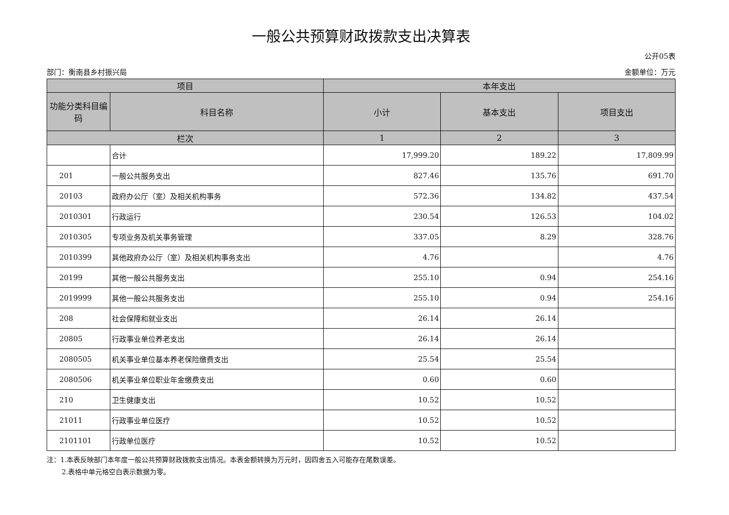一般公共预算财政拨款支出决算表
公开05表
部门：衡南县乡村振兴局 金额单位：万元
| 项目 | | 本年支出 | | |
| --- | --- | --- | --- | --- |
| 功能分类科目编码 | 科目名称 | 小计 | 基本支出 | 项目支出 |
| 栏次 | | 1 | 2 | 3 |
| | 合计 | 17,999.20 | 189.22 | 17,809.99 |
| 201 | 一般公共服务支出 | 827.46 | 135.76 | 691.70 |
| 20103 | 政府办公厅（室）及相关机构事务 | 572.36 | 134.82 | 437.54 |
| 2010301 | 行政运行 | 230.54 | 126.53 | 104.02 |
| 2010305 | 专项业务及机关事务管理 | 337.05 | 8.29 | 328.76 |
| 2010399 | 其他政府办公厅（室）及相关机构事务支出 | 4.76 | | 4.76 |
| 20199 | 其他一般公共服务支出 | 255.10 | 0.94 | 254.16 |
| 2019999 | 其他一般公共服务支出 | 255.10 | 0.94 | 254.16 |
| 208 | 社会保障和就业支出 | 26.14 | 26.14 | |
| 20805 | 行政事业单位养老支出 | 26.14 | 26.14 | |
| 2080505 | 机关事业单位基本养老保险缴费支出 | 25.54 | 25.54 | |
| 2080506 | 机关事业单位职业年金缴费支出 | 0.60 | 0.60 | |
| 210 | 卫生健康支出 | 10.52 | 10.52 | |
| 21011 | 行政事业单位医疗 | 10.52 | 10.52 | |
| 2101101 | 行政单位医疗 | 10.52 | 10.52 | |
注：1.本表反映部门本年度一般公共预算财政拨款支出情况。本表金额转换为万元时，因四舍五入可能存在尾数误差。
2.表格中单元格空白表示数据为零。